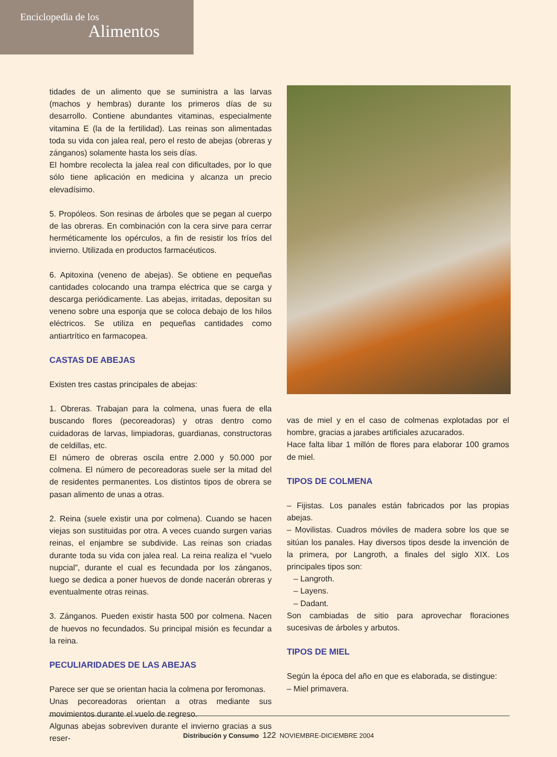Enciclopedia de los
Alimentos
tidades de un alimento que se suministra a las larvas (machos y hembras) durante los primeros días de su desarrollo. Contiene abundantes vitaminas, especialmente vitamina E (la de la fertilidad). Las reinas son alimentadas toda su vida con jalea real, pero el resto de abejas (obreras y zánganos) solamente hasta los seis días.
El hombre recolecta la jalea real con dificultades, por lo que sólo tiene aplicación en medicina y alcanza un precio elevadísimo.
5. Propóleos. Son resinas de árboles que se pegan al cuerpo de las obreras. En combinación con la cera sirve para cerrar herméticamente los opérculos, a fin de resistir los fríos del invierno. Utilizada en productos farmacéuticos.
6. Apitoxina (veneno de abejas). Se obtiene en pequeñas cantidades colocando una trampa eléctrica que se carga y descarga periódicamente. Las abejas, irritadas, depositan su veneno sobre una esponja que se coloca debajo de los hilos eléctricos. Se utiliza en pequeñas cantidades como antiartrítico en farmacopea.
CASTAS DE ABEJAS
Existen tres castas principales de abejas:
1. Obreras. Trabajan para la colmena, unas fuera de ella buscando flores (pecoreadoras) y otras dentro como cuidadoras de larvas, limpiadoras, guardianas, constructoras de celdillas, etc.
El número de obreras oscila entre 2.000 y 50.000 por colmena. El número de pecoreadoras suele ser la mitad del de residentes permanentes. Los distintos tipos de obrera se pasan alimento de unas a otras.
2. Reina (suele existir una por colmena). Cuando se hacen viejas son sustituidas por otra. A veces cuando surgen varias reinas, el enjambre se subdivide. Las reinas son criadas durante toda su vida con jalea real. La reina realiza el “vuelo nupcial”, durante el cual es fecundada por los zánganos, luego se dedica a poner huevos de donde nacerán obreras y eventualmente otras reinas.
3. Zánganos. Pueden existir hasta 500 por colmena. Nacen de huevos no fecundados. Su principal misión es fecundar a la reina.
PECULIARIDADES DE LAS ABEJAS
Parece ser que se orientan hacia la colmena por feromonas.
Unas pecoreadoras orientan a otras mediante sus movimientos durante el vuelo de regreso.
Algunas abejas sobreviven durante el invierno gracias a sus reser-
vas de miel y en el caso de colmenas explotadas por el hombre, gracias a jarabes artificiales azucarados.
Hace falta libar 1 millón de flores para elaborar 100 gramos de miel.
TIPOS DE COLMENA
– Fijistas. Los panales están fabricados por las propias abejas.
– Movilistas. Cuadros móviles de madera sobre los que se sitúan los panales. Hay diversos tipos desde la invención de la primera, por Langroth, a finales del siglo XIX. Los principales tipos son:
– Langroth.
– Layens.
– Dadant.
Son cambiadas de sitio para aprovechar floraciones sucesivas de árboles y arbutos.
TIPOS DE MIEL
Según la época del año en que es elaborada, se distingue:
– Miel primavera.
Distribución y Consumo 122 NOVIEMBRE-DICIEMBRE 2004